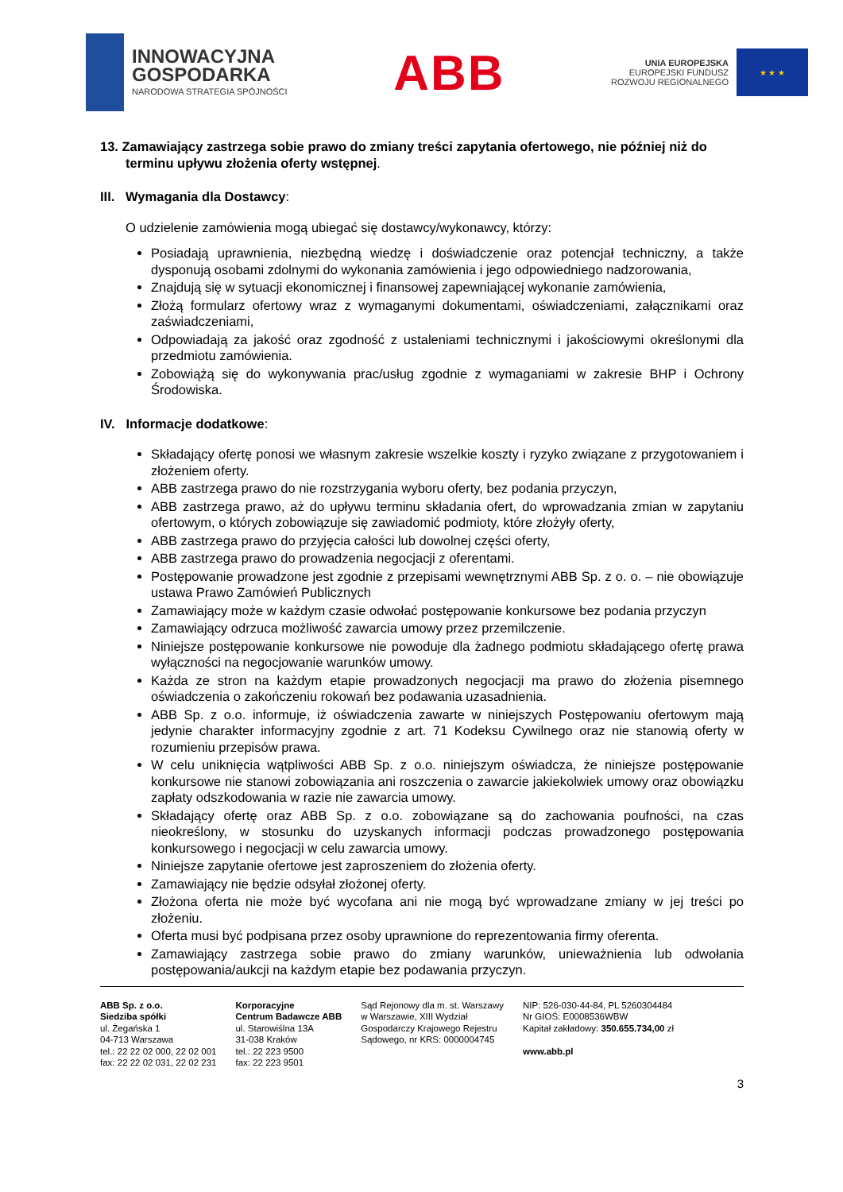INNOWACYJNA
GOSPODARKA
NARODOWA STRATEGIA SPÓJNOŚCI
ABB
UNIA EUROPEJSKA
EUROPEJSKI FUNDUSZ
ROZWOJU REGIONALNEGO
★ ★ ★
13. Zamawiający zastrzega sobie prawo do zmiany treści zapytania ofertowego, nie później niż do terminu upływu złożenia oferty wstępnej.
III. Wymagania dla Dostawcy:
O udzielenie zamówienia mogą ubiegać się dostawcy/wykonawcy, którzy:
Posiadają uprawnienia, niezbędną wiedzę i doświadczenie oraz potencjał techniczny, a także dysponują osobami zdolnymi do wykonania zamówienia i jego odpowiedniego nadzorowania,
Znajdują się w sytuacji ekonomicznej i finansowej zapewniającej wykonanie zamówienia,
Złożą formularz ofertowy wraz z wymaganymi dokumentami, oświadczeniami, załącznikami oraz zaświadczeniami,
Odpowiadają za jakość oraz zgodność z ustaleniami technicznymi i jakościowymi określonymi dla przedmiotu zamówienia.
Zobowiążą się do wykonywania prac/usług zgodnie z wymaganiami w zakresie BHP i Ochrony Środowiska.
IV. Informacje dodatkowe:
Składający ofertę ponosi we własnym zakresie wszelkie koszty i ryzyko związane z przygotowaniem i złożeniem oferty.
ABB zastrzega prawo do nie rozstrzygania wyboru oferty, bez podania przyczyn,
ABB zastrzega prawo, aż do upływu terminu składania ofert, do wprowadzania zmian w zapytaniu ofertowym, o których zobowiązuje się zawiadomić podmioty, które złożyły oferty,
ABB zastrzega prawo do przyjęcia całości lub dowolnej części oferty,
ABB zastrzega prawo do prowadzenia negocjacji z oferentami.
Postępowanie prowadzone jest zgodnie z przepisami wewnętrznymi ABB Sp. z o. o. – nie obowiązuje ustawa Prawo Zamówień Publicznych
Zamawiający może w każdym czasie odwołać postępowanie konkursowe bez podania przyczyn
Zamawiający odrzuca możliwość zawarcia umowy przez przemilczenie.
Niniejsze postępowanie konkursowe nie powoduje dla żadnego podmiotu składającego ofertę prawa wyłączności na negocjowanie warunków umowy.
Każda ze stron na każdym etapie prowadzonych negocjacji ma prawo do złożenia pisemnego oświadczenia o zakończeniu rokowań bez podawania uzasadnienia.
ABB Sp. z o.o. informuje, iż oświadczenia zawarte w niniejszych Postępowaniu ofertowym mają jedynie charakter informacyjny zgodnie z art. 71 Kodeksu Cywilnego oraz nie stanowią oferty w rozumieniu przepisów prawa.
W celu uniknięcia wątpliwości ABB Sp. z o.o. niniejszym oświadcza, że niniejsze postępowanie konkursowe nie stanowi zobowiązania ani roszczenia o zawarcie jakiekolwiek umowy oraz obowiązku zapłaty odszkodowania w razie nie zawarcia umowy.
Składający ofertę oraz ABB Sp. z o.o. zobowiązane są do zachowania poufności, na czas nieokreślony, w stosunku do uzyskanych informacji podczas prowadzonego postępowania konkursowego i negocjacji w celu zawarcia umowy.
Niniejsze zapytanie ofertowe jest zaproszeniem do złożenia oferty.
Zamawiający nie będzie odsyłał złożonej oferty.
Złożona oferta nie może być wycofana ani nie mogą być wprowadzane zmiany w jej treści po złożeniu.
Oferta musi być podpisana przez osoby uprawnione do reprezentowania firmy oferenta.
Zamawiający zastrzega sobie prawo do zmiany warunków, unieważnienia lub odwołania postępowania/aukcji na każdym etapie bez podawania przyczyn.
ABB Sp. z o.o.
Siedziba spółki
ul. Żegańska 1
04-713 Warszawa
tel.: 22 22 02 000, 22 02 001
fax: 22 22 02 031, 22 02 231
Korporacyjne
Centrum Badawcze ABB
ul. Starowiślna 13A
31-038 Kraków
tel.: 22 223 9500
fax: 22 223 9501
Sąd Rejonowy dla m. st. Warszawy
w Warszawie, XIII Wydział
Gospodarczy Krajowego Rejestru
Sądowego, nr KRS: 0000004745
NIP: 526-030-44-84, PL 5260304484
Nr GIOŚ: E0008536WBW
Kapitał zakładowy: 350.655.734,00 zł
www.abb.pl
3